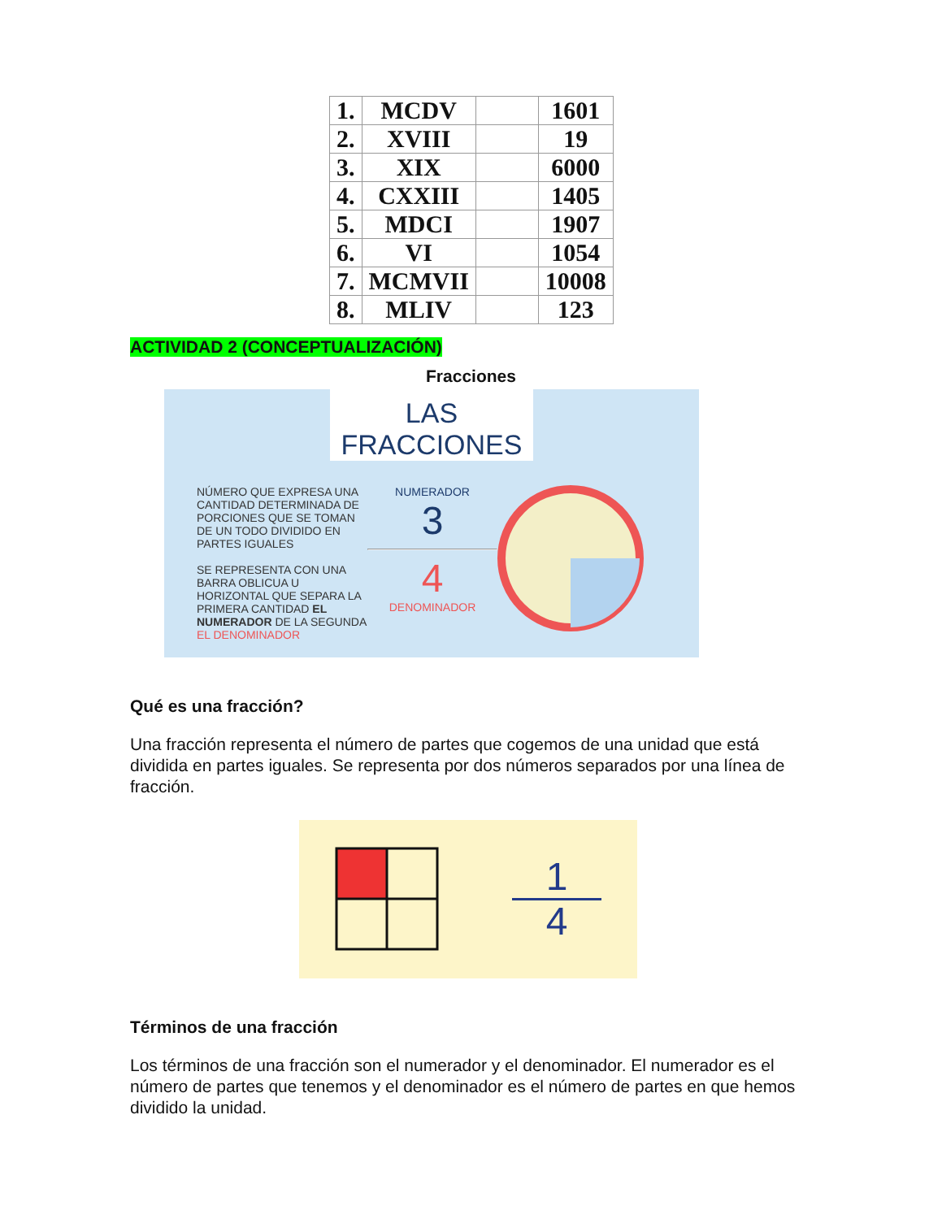| 1. | MCDV | | 1601 |
| 2. | XVIII | | 19 |
| 3. | XIX | | 6000 |
| 4. | CXXIII | | 1405 |
| 5. | MDCI | | 1907 |
| 6. | VI | | 1054 |
| 7. | MCMVII | | 10008 |
| 8. | MLIV | | 123 |
ACTIVIDAD 2 (CONCEPTUALIZACIÓN)
Fracciones
LAS FRACCIONES
NÚMERO QUE EXPRESA UNA CANTIDAD DETERMINADA DE PORCIONES QUE SE TOMAN DE UN TODO DIVIDIDO EN PARTES IGUALES
SE REPRESENTA CON UNA BARRA OBLICUA U HORIZONTAL QUE SEPARA LA PRIMERA CANTIDAD EL NUMERADOR DE LA SEGUNDA EL DENOMINADOR
NUMERADOR
3
4
DENOMINADOR
Qué es una fracción?
Una fracción representa el número de partes que cogemos de una unidad que está dividida en partes iguales. Se representa por dos números separados por una línea de fracción.
1
4
Términos de una fracción
Los términos de una fracción son el numerador y el denominador. El numerador es el número de partes que tenemos y el denominador es el número de partes en que hemos dividido la unidad.